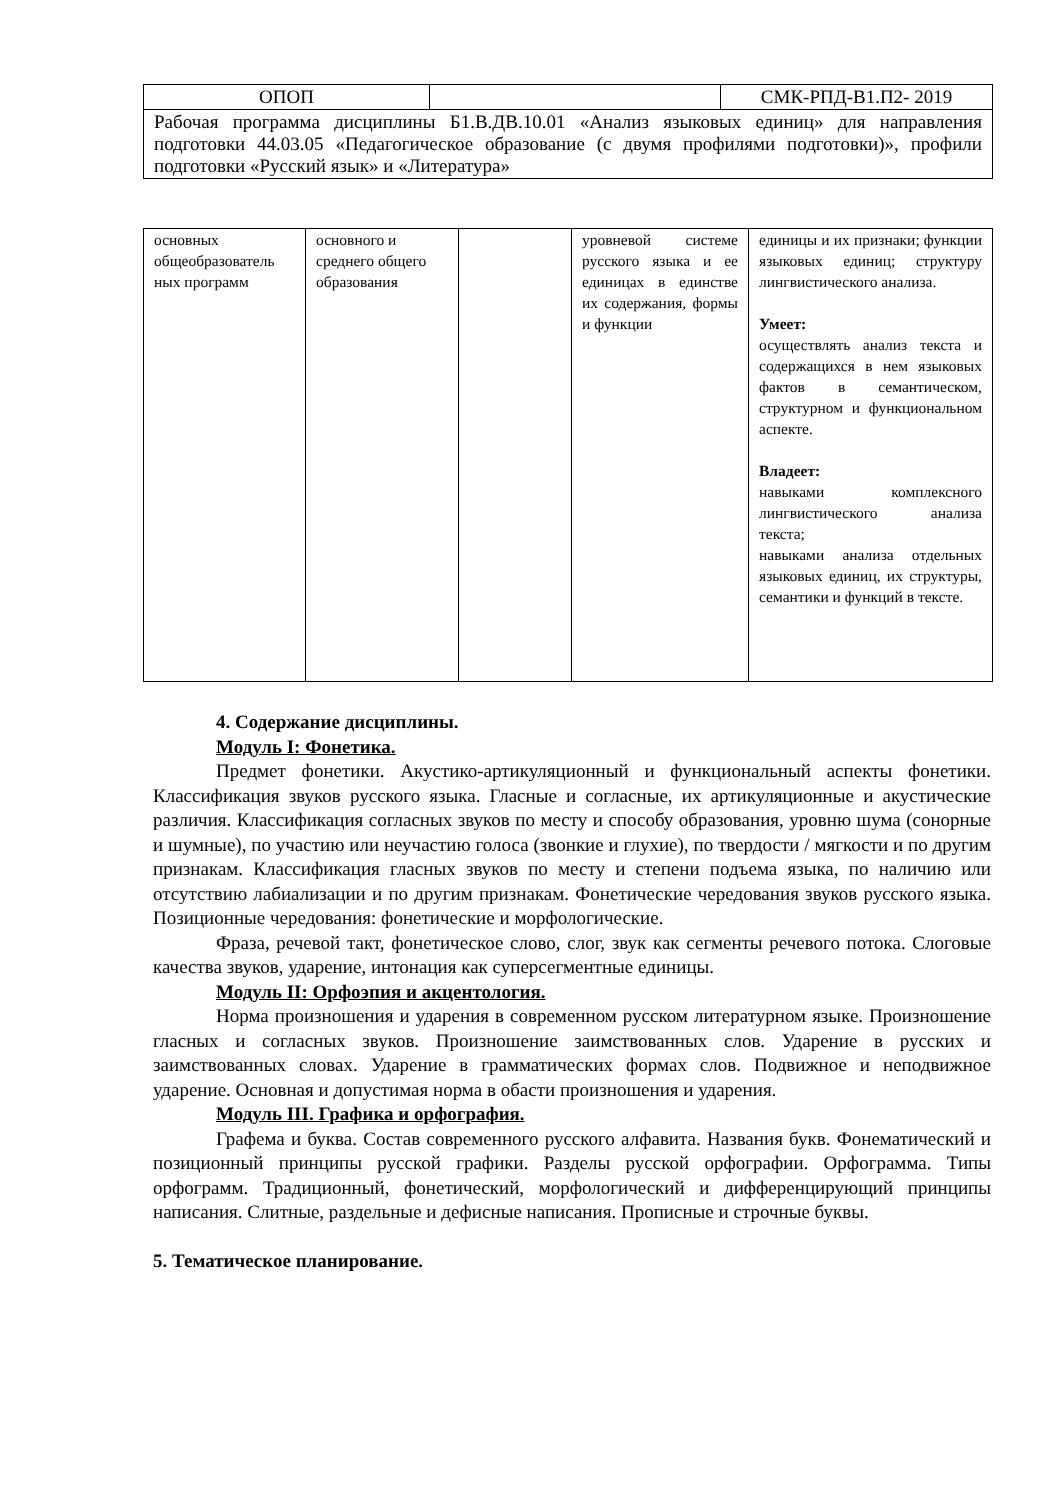| ОПОП | | СМК-РПД-В1.П2- 2019 |
| Рабочая программа дисциплины Б1.В.ДВ.10.01 «Анализ языковых единиц» для направления подготовки 44.03.05 «Педагогическое образование (с двумя профилями подготовки)», профили подготовки «Русский язык» и «Литература» | | |
| основных общеобразователь ных программ | основного и среднего общего образования | | уровневой системе русского языка и ее единицах в единстве их содержания, формы и функции | единицы и их признаки; функции языковых единиц; структуру лингвистического анализа. Умеет: осуществлять анализ текста и содержащихся в нем языковых фактов в семантическом, структурном и функциональном аспекте. Владеет: навыками комплексного лингвистического анализа текста; навыками анализа отдельных языковых единиц, их структуры, семантики и функций в тексте. |
4. Содержание дисциплины.
Модуль I: Фонетика.
Предмет фонетики. Акустико-артикуляционный и функциональный аспекты фонетики. Классификация звуков русского языка. Гласные и согласные, их артикуляционные и акустические различия. Классификация согласных звуков по месту и способу образования, уровню шума (сонорные и шумные), по участию или неучастию голоса (звонкие и глухие), по твердости / мягкости и по другим признакам. Классификация гласных звуков по месту и степени подъема языка, по наличию или отсутствию лабиализации и по другим признакам. Фонетические чередования звуков русского языка. Позиционные чередования: фонетические и морфологические.
Фраза, речевой такт, фонетическое слово, слог, звук как сегменты речевого потока. Слоговые качества звуков, ударение, интонация как суперсегментные единицы.
Модуль II: Орфоэпия и акцентология.
Норма произношения и ударения в современном русском литературном языке. Произношение гласных и согласных звуков. Произношение заимствованных слов. Ударение в русских и заимствованных словах. Ударение в грамматических формах слов. Подвижное и неподвижное ударение. Основная и допустимая норма в обасти произношения и ударения.
Модуль III. Графика и орфография.
Графема и буква. Состав современного русского алфавита. Названия букв. Фонематический и позиционный принципы русской графики. Разделы русской орфографии. Орфограмма. Типы орфограмм. Традиционный, фонетический, морфологический и дифференцирующий принципы написания. Слитные, раздельные и дефисные написания. Прописные и строчные буквы.
5. Тематическое планирование.